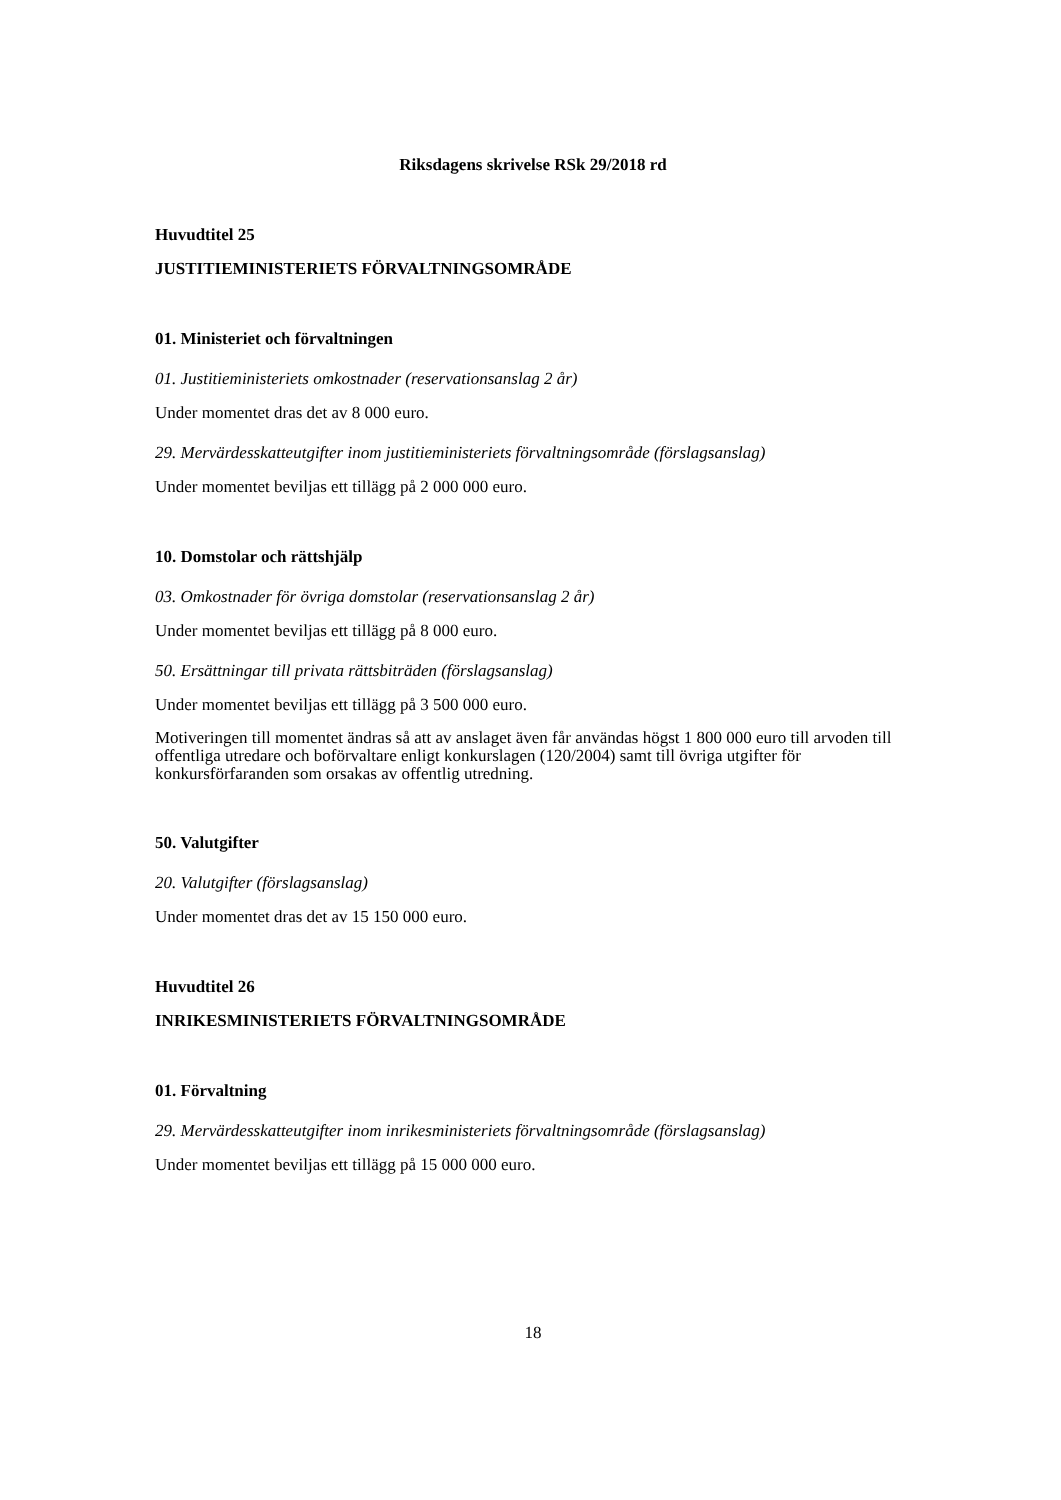Riksdagens skrivelse RSk 29/2018 rd
Huvudtitel 25
JUSTITIEMINISTERIETS FÖRVALTNINGSOMRÅDE
01. Ministeriet och förvaltningen
01. Justitieministeriets omkostnader (reservationsanslag 2 år)
Under momentet dras det av 8 000 euro.
29. Mervärdesskatteutgifter inom justitieministeriets förvaltningsområde (förslagsanslag)
Under momentet beviljas ett tillägg på 2 000 000 euro.
10. Domstolar och rättshjälp
03. Omkostnader för övriga domstolar (reservationsanslag 2 år)
Under momentet beviljas ett tillägg på 8 000 euro.
50. Ersättningar till privata rättsbiträden (förslagsanslag)
Under momentet beviljas ett tillägg på 3 500 000 euro.
Motiveringen till momentet ändras så att av anslaget även får användas högst 1 800 000 euro till arvoden till offentliga utredare och boförvaltare enligt konkurslagen (120/2004) samt till övriga utgifter för konkursförfaranden som orsakas av offentlig utredning.
50. Valutgifter
20. Valutgifter (förslagsanslag)
Under momentet dras det av 15 150 000 euro.
Huvudtitel 26
INRIKESMINISTERIETS FÖRVALTNINGSOMRÅDE
01. Förvaltning
29. Mervärdesskatteutgifter inom inrikesministeriets förvaltningsområde (förslagsanslag)
Under momentet beviljas ett tillägg på 15 000 000 euro.
18